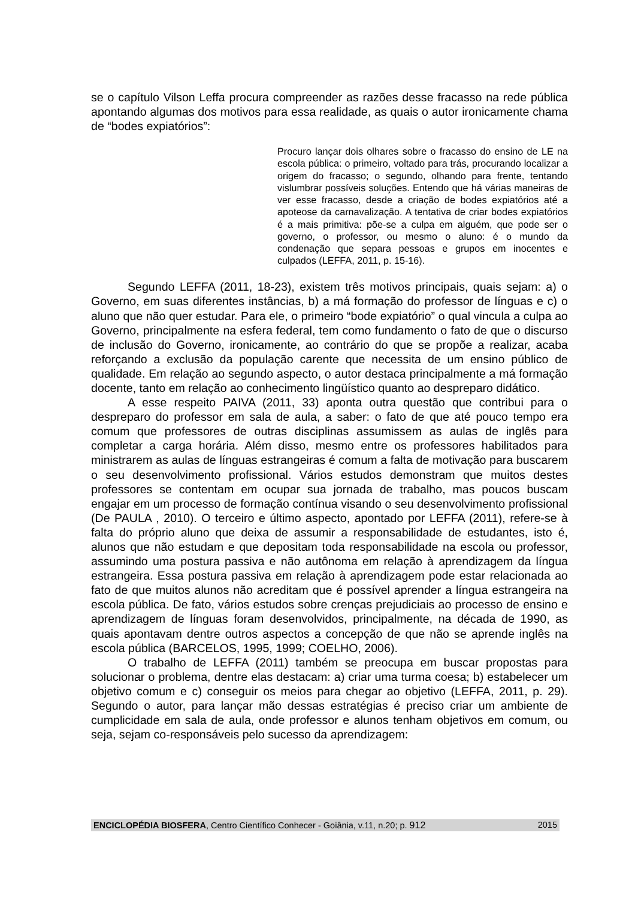se o capítulo Vilson Leffa procura compreender as razões desse fracasso na rede pública apontando algumas dos motivos para essa realidade, as quais o autor ironicamente chama de “bodes expiatórios”:
Procuro lançar dois olhares sobre o fracasso do ensino de LE na escola pública: o primeiro, voltado para trás, procurando localizar a origem do fracasso; o segundo, olhando para frente, tentando vislumbrar possíveis soluções. Entendo que há várias maneiras de ver esse fracasso, desde a criação de bodes expiatórios até a apoteose da carnavalização. A tentativa de criar bodes expiatórios é a mais primitiva: põe-se a culpa em alguém, que pode ser o governo, o professor, ou mesmo o aluno: é o mundo da condenação que separa pessoas e grupos em inocentes e culpados (LEFFA, 2011, p. 15-16).
Segundo LEFFA (2011, 18-23), existem três motivos principais, quais sejam: a) o Governo, em suas diferentes instâncias, b) a má formação do professor de línguas e c) o aluno que não quer estudar. Para ele, o primeiro “bode expiatório” o qual vincula a culpa ao Governo, principalmente na esfera federal, tem como fundamento o fato de que o discurso de inclusão do Governo, ironicamente, ao contrário do que se propõe a realizar, acaba reforçando a exclusão da população carente que necessita de um ensino público de qualidade. Em relação ao segundo aspecto, o autor destaca principalmente a má formação docente, tanto em relação ao conhecimento lingüístico quanto ao despreparo didático.
A esse respeito PAIVA (2011, 33) aponta outra questão que contribui para o despreparo do professor em sala de aula, a saber: o fato de que até pouco tempo era comum que professores de outras disciplinas assumissem as aulas de inglês para completar a carga horária. Além disso, mesmo entre os professores habilitados para ministrarem as aulas de línguas estrangeiras é comum a falta de motivação para buscarem o seu desenvolvimento profissional. Vários estudos demonstram que muitos destes professores se contentam em ocupar sua jornada de trabalho, mas poucos buscam engajar em um processo de formação contínua visando o seu desenvolvimento profissional (De PAULA , 2010). O terceiro e último aspecto, apontado por LEFFA (2011), refere-se à falta do próprio aluno que deixa de assumir a responsabilidade de estudantes, isto é, alunos que não estudam e que depositam toda responsabilidade na escola ou professor, assumindo uma postura passiva e não autônoma em relação à aprendizagem da língua estrangeira. Essa postura passiva em relação à aprendizagem pode estar relacionada ao fato de que muitos alunos não acreditam que é possível aprender a língua estrangeira na escola pública. De fato, vários estudos sobre crenças prejudiciais ao processo de ensino e aprendizagem de línguas foram desenvolvidos, principalmente, na década de 1990, as quais apontavam dentre outros aspectos a concepção de que não se aprende inglês na escola pública (BARCELOS, 1995, 1999; COELHO, 2006).
O trabalho de LEFFA (2011) também se preocupa em buscar propostas para solucionar o problema, dentre elas destacam: a) criar uma turma coesa; b) estabelecer um objetivo comum e c) conseguir os meios para chegar ao objetivo (LEFFA, 2011, p. 29). Segundo o autor, para lançar mão dessas estratégias é preciso criar um ambiente de cumplicidade em sala de aula, onde professor e alunos tenham objetivos em comum, ou seja, sejam co-responsáveis pelo sucesso da aprendizagem:
ENCICLOPÉDIA BIOSFERA, Centro Científico Conhecer - Goiânia, v.11, n.20; p. 912 2015